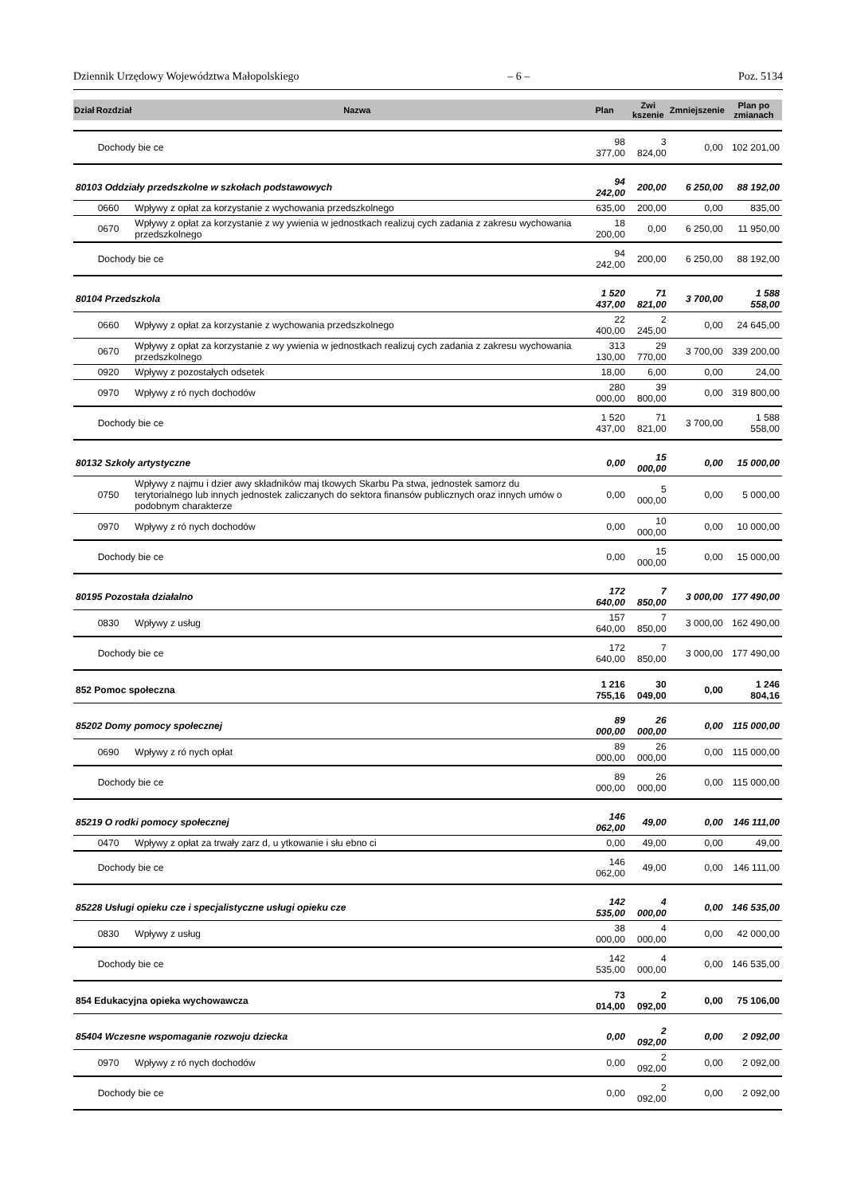Dziennik Urzędowy Województwa Małopolskiego – 6 – Poz. 5134
| Dział | Rozdział | Nazwa | Plan | Zwi kszenie | Zmniejszenie | Plan po zmianach |
| --- | --- | --- | --- | --- | --- | --- |
| | Dochody bie ce | | 98 377,00 | 3 824,00 | 0,00 | 102 201,00 |
| 80103 Oddziały przedszkolne w szkołach podstawowych | | | 94 242,00 | 200,00 | 6 250,00 | 88 192,00 |
| | 0660 | Wpływy z opłat za korzystanie z wychowania przedszkolnego | 635,00 | 200,00 | 0,00 | 835,00 |
| | 0670 | Wpływy z opłat za korzystanie z wy ywienia w jednostkach realizuj cych zadania z zakresu wychowania przedszkolnego | 18 200,00 | 0,00 | 6 250,00 | 11 950,00 |
| | Dochody bie ce | | 94 242,00 | 200,00 | 6 250,00 | 88 192,00 |
| 80104 Przedszkola | | | 1 520 437,00 | 71 821,00 | 3 700,00 | 1 588 558,00 |
| | 0660 | Wpływy z opłat za korzystanie z wychowania przedszkolnego | 22 400,00 | 2 245,00 | 0,00 | 24 645,00 |
| | 0670 | Wpływy z opłat za korzystanie z wy ywienia w jednostkach realizuj cych zadania z zakresu wychowania przedszkolnego | 313 130,00 | 29 770,00 | 3 700,00 | 339 200,00 |
| | 0920 | Wpływy z pozostałych odsetek | 18,00 | 6,00 | 0,00 | 24,00 |
| | 0970 | Wpływy z ró nych dochodów | 280 000,00 | 39 800,00 | 0,00 | 319 800,00 |
| | Dochody bie ce | | 1 520 437,00 | 71 821,00 | 3 700,00 | 1 588 558,00 |
| 80132 Szkoły artystyczne | | | 0,00 | 15 000,00 | 0,00 | 15 000,00 |
| | 0750 | Wpływy z najmu i dzier awy składników maj tkowych Skarbu Pa stwa, jednostek samorz du terytorialnego lub innych jednostek zaliczanych do sektora finansów publicznych oraz innych umów o podobnym charakterze | 0,00 | 5 000,00 | 0,00 | 5 000,00 |
| | 0970 | Wpływy z ró nych dochodów | 0,00 | 10 000,00 | 0,00 | 10 000,00 |
| | Dochody bie ce | | 0,00 | 15 000,00 | 0,00 | 15 000,00 |
| 80195 Pozostała działalno | | | 172 640,00 | 7 850,00 | 3 000,00 | 177 490,00 |
| | 0830 | Wpływy z usług | 157 640,00 | 7 850,00 | 3 000,00 | 162 490,00 |
| | Dochody bie ce | | 172 640,00 | 7 850,00 | 3 000,00 | 177 490,00 |
| 852 Pomoc społeczna | | | 1 216 755,16 | 30 049,00 | 0,00 | 1 246 804,16 |
| 85202 Domy pomocy społecznej | | | 89 000,00 | 26 000,00 | 0,00 | 115 000,00 |
| | 0690 | Wpływy z ró nych opłat | 89 000,00 | 26 000,00 | 0,00 | 115 000,00 |
| | Dochody bie ce | | 89 000,00 | 26 000,00 | 0,00 | 115 000,00 |
| 85219 O rodki pomocy społecznej | | | 146 062,00 | 49,00 | 0,00 | 146 111,00 |
| | 0470 | Wpływy z opłat za trwały zarz d, u ytkowanie i słu ebno ci | 0,00 | 49,00 | 0,00 | 49,00 |
| | Dochody bie ce | | 146 062,00 | 49,00 | 0,00 | 146 111,00 |
| 85228 Usługi opieku cze i specjalistyczne usługi opieku cze | | | 142 535,00 | 4 000,00 | 0,00 | 146 535,00 |
| | 0830 | Wpływy z usług | 38 000,00 | 4 000,00 | 0,00 | 42 000,00 |
| | Dochody bie ce | | 142 535,00 | 4 000,00 | 0,00 | 146 535,00 |
| 854 Edukacyjna opieka wychowawcza | | | 73 014,00 | 2 092,00 | 0,00 | 75 106,00 |
| 85404 Wczesne wspomaganie rozwoju dziecka | | | 0,00 | 2 092,00 | 0,00 | 2 092,00 |
| | 0970 | Wpływy z ró nych dochodów | 0,00 | 2 092,00 | 0,00 | 2 092,00 |
| | Dochody bie ce | | 0,00 | 2 092,00 | 0,00 | 2 092,00 |